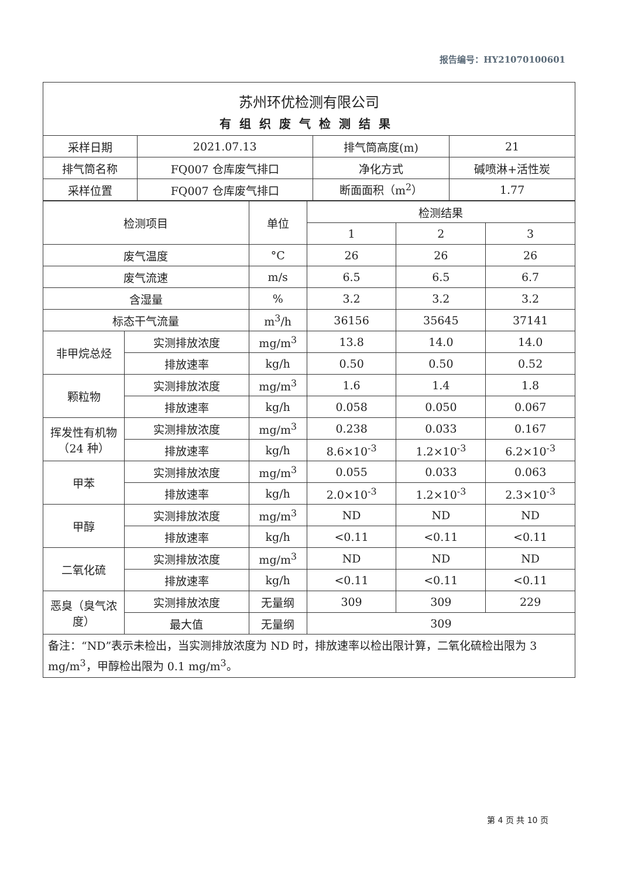报告编号：HY21070100601
| 苏州环优检测有限公司 | | | |
| 有组织废气检测结果 | | | |
| 采样日期 | 2021.07.13 | 排气筒高度(m) | 21 |
| 排气筒名称 | FQ007 仓库废气排口 | 净化方式 | 碱喷淋+活性炭 |
| 采样位置 | FQ007 仓库废气排口 | 断面面积（m<sup>2</sup>） | 1.77 |
| 检测项目 | | 单位 | 检测结果 | | |
| --- | --- | --- | --- | --- | --- |
| | | | 1 | 2 | 3 |
| 废气温度 | | °C | 26 | 26 | 26 |
| 废气流速 | | m/s | 6.5 | 6.5 | 6.7 |
| 含湿量 | | % | 3.2 | 3.2 | 3.2 |
| 标态干气流量 | | m<sup>3</sup>/h | 36156 | 35645 | 37141 |
| 非甲烷总烃 | 实测排放浓度 | mg/m<sup>3</sup> | 13.8 | 14.0 | 14.0 |
| | 排放速率 | kg/h | 0.50 | 0.50 | 0.52 |
| 颗粒物 | 实测排放浓度 | mg/m<sup>3</sup> | 1.6 | 1.4 | 1.8 |
| | 排放速率 | kg/h | 0.058 | 0.050 | 0.067 |
| 挥发性有机物（24 种） | 实测排放浓度 | mg/m<sup>3</sup> | 0.238 | 0.033 | 0.167 |
| | 排放速率 | kg/h | 8.6×10<sup>-3</sup> | 1.2×10<sup>-3</sup> | 6.2×10<sup>-3</sup> |
| 甲苯 | 实测排放浓度 | mg/m<sup>3</sup> | 0.055 | 0.033 | 0.063 |
| | 排放速率 | kg/h | 2.0×10<sup>-3</sup> | 1.2×10<sup>-3</sup> | 2.3×10<sup>-3</sup> |
| 甲醇 | 实测排放浓度 | mg/m<sup>3</sup> | ND | ND | ND |
| | 排放速率 | kg/h | <0.11 | <0.11 | <0.11 |
| 二氧化硫 | 实测排放浓度 | mg/m<sup>3</sup> | ND | ND | ND |
| | 排放速率 | kg/h | <0.11 | <0.11 | <0.11 |
| 恶臭（臭气浓度） | 实测排放浓度 | 无量纲 | 309 | 309 | 229 |
| | 最大值 | 无量纲 | 309 | | |
| 备注：“ND”表示未检出，当实测排放浓度为 ND 时，排放速率以检出限计算，二氧化硫检出限为 3 mg/m<sup>3</sup>，甲醇检出限为 0.1 mg/m<sup>3</sup>。 | | | | | |
第 4 页 共 10 页